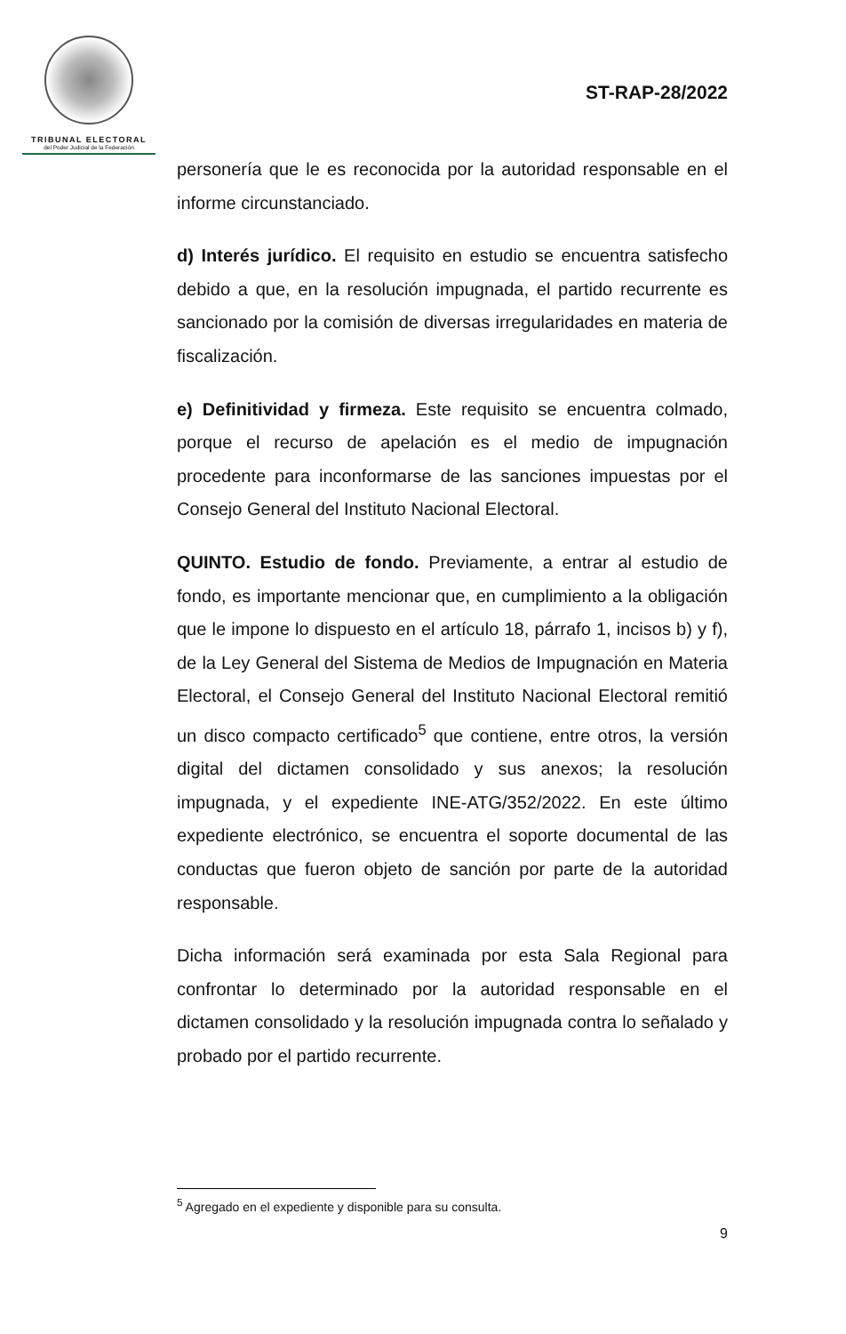TRIBUNAL ELECTORAL
del Poder Judicial de la Federación
ST-RAP-28/2022
personería que le es reconocida por la autoridad responsable en el informe circunstanciado.
d) Interés jurídico. El requisito en estudio se encuentra satisfecho debido a que, en la resolución impugnada, el partido recurrente es sancionado por la comisión de diversas irregularidades en materia de fiscalización.
e) Definitividad y firmeza. Este requisito se encuentra colmado, porque el recurso de apelación es el medio de impugnación procedente para inconformarse de las sanciones impuestas por el Consejo General del Instituto Nacional Electoral.
QUINTO. Estudio de fondo. Previamente, a entrar al estudio de fondo, es importante mencionar que, en cumplimiento a la obligación que le impone lo dispuesto en el artículo 18, párrafo 1, incisos b) y f), de la Ley General del Sistema de Medios de Impugnación en Materia Electoral, el Consejo General del Instituto Nacional Electoral remitió un disco compacto certificado<sup>5</sup> que contiene, entre otros, la versión digital del dictamen consolidado y sus anexos; la resolución impugnada, y el expediente INE-ATG/352/2022. En este último expediente electrónico, se encuentra el soporte documental de las conductas que fueron objeto de sanción por parte de la autoridad responsable.
Dicha información será examinada por esta Sala Regional para confrontar lo determinado por la autoridad responsable en el dictamen consolidado y la resolución impugnada contra lo señalado y probado por el partido recurrente.
<sup>5</sup> Agregado en el expediente y disponible para su consulta.
9